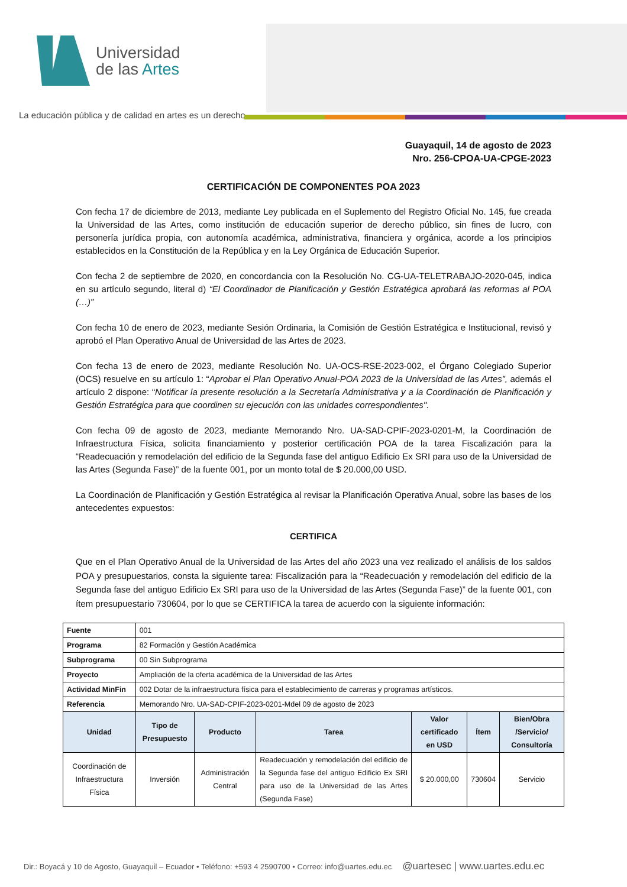Universidad
de las Artes
La educación pública y de calidad en artes es un derecho
Guayaquil, 14 de agosto de 2023
Nro. 256-CPOA-UA-CPGE-2023
CERTIFICACIÓN DE COMPONENTES POA 2023
Con fecha 17 de diciembre de 2013, mediante Ley publicada en el Suplemento del Registro Oficial No. 145, fue creada la Universidad de las Artes, como institución de educación superior de derecho público, sin fines de lucro, con personería jurídica propia, con autonomía académica, administrativa, financiera y orgánica, acorde a los principios establecidos en la Constitución de la República y en la Ley Orgánica de Educación Superior.
Con fecha 2 de septiembre de 2020, en concordancia con la Resolución No. CG-UA-TELETRABAJO-2020-045, indica en su artículo segundo, literal d) “El Coordinador de Planificación y Gestión Estratégica aprobará las reformas al POA (…)”
Con fecha 10 de enero de 2023, mediante Sesión Ordinaria, la Comisión de Gestión Estratégica e Institucional, revisó y aprobó el Plan Operativo Anual de Universidad de las Artes de 2023.
Con fecha 13 de enero de 2023, mediante Resolución No. UA-OCS-RSE-2023-002, el Órgano Colegiado Superior (OCS) resuelve en su artículo 1: “Aprobar el Plan Operativo Anual-POA 2023 de la Universidad de las Artes”, además el artículo 2 dispone: “Notificar la presente resolución a la Secretaría Administrativa y a la Coordinación de Planificación y Gestión Estratégica para que coordinen su ejecución con las unidades correspondientes".
Con fecha 09 de agosto de 2023, mediante Memorando Nro. UA-SAD-CPIF-2023-0201-M, la Coordinación de Infraestructura Física, solicita financiamiento y posterior certificación POA de la tarea Fiscalización para la “Readecuación y remodelación del edificio de la Segunda fase del antiguo Edificio Ex SRI para uso de la Universidad de las Artes (Segunda Fase)” de la fuente 001, por un monto total de $ 20.000,00 USD.
La Coordinación de Planificación y Gestión Estratégica al revisar la Planificación Operativa Anual, sobre las bases de los antecedentes expuestos:
CERTIFICA
Que en el Plan Operativo Anual de la Universidad de las Artes del año 2023 una vez realizado el análisis de los saldos POA y presupuestarios, consta la siguiente tarea: Fiscalización para la “Readecuación y remodelación del edificio de la Segunda fase del antiguo Edificio Ex SRI para uso de la Universidad de las Artes (Segunda Fase)” de la fuente 001, con ítem presupuestario 730604, por lo que se CERTIFICA la tarea de acuerdo con la siguiente información:
| Fuente | 001 | | | | | |
| Programa | 82 Formación y Gestión Académica | | | | | |
| Subprograma | 00 Sin Subprograma | | | | | |
| Proyecto | Ampliación de la oferta académica de la Universidad de las Artes | | | | | |
| Actividad MinFin | 002 Dotar de la infraestructura física para el establecimiento de carreras y programas artísticos. | | | | | |
| Referencia | Memorando Nro. UA-SAD-CPIF-2023-0201-Mdel 09 de agosto de 2023 | | | | | |
| Unidad | Tipo de Presupuesto | Producto | Tarea | Valor certificado en USD | Ítem | Bien/Obra /Servicio/ Consultoría |
| Coordinación de Infraestructura Física | Inversión | Administración Central | Readecuación y remodelación del edificio de la Segunda fase del antiguo Edificio Ex SRI para uso de la Universidad de las Artes (Segunda Fase) | $ 20.000,00 | 730604 | Servicio |
Dir.: Boyacá y 10 de Agosto, Guayaquil – Ecuador • Teléfono: +593 4 2590700 • Correo: info@uartes.edu.ec @uartesec | www.uartes.edu.ec